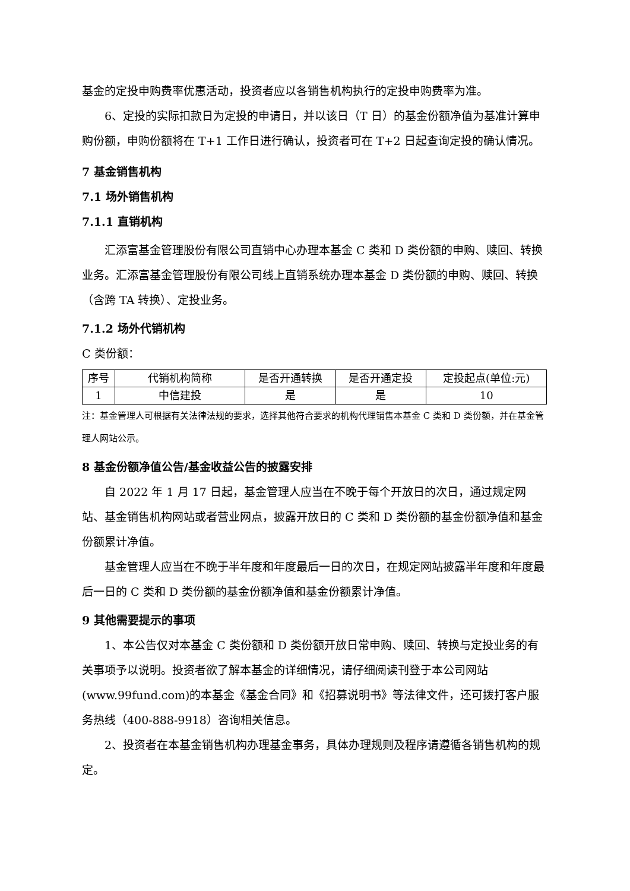基金的定投申购费率优惠活动，投资者应以各销售机构执行的定投申购费率为准。
6、定投的实际扣款日为定投的申请日，并以该日（T 日）的基金份额净值为基准计算申购份额，申购份额将在 T+1 工作日进行确认，投资者可在 T+2 日起查询定投的确认情况。
7 基金销售机构
7.1 场外销售机构
7.1.1 直销机构
汇添富基金管理股份有限公司直销中心办理本基金 C 类和 D 类份额的申购、赎回、转换业务。汇添富基金管理股份有限公司线上直销系统办理本基金 D 类份额的申购、赎回、转换（含跨 TA 转换）、定投业务。
7.1.2 场外代销机构
C 类份额：
| 序号 | 代销机构简称 | 是否开通转换 | 是否开通定投 | 定投起点(单位:元) |
| 1 | 中信建投 | 是 | 是 | 10 |
注：基金管理人可根据有关法律法规的要求，选择其他符合要求的机构代理销售本基金 C 类和 D 类份额，并在基金管理人网站公示。
8 基金份额净值公告/基金收益公告的披露安排
自 2022 年 1 月 17 日起，基金管理人应当在不晚于每个开放日的次日，通过规定网站、基金销售机构网站或者营业网点，披露开放日的 C 类和 D 类份额的基金份额净值和基金份额累计净值。
基金管理人应当在不晚于半年度和年度最后一日的次日，在规定网站披露半年度和年度最后一日的 C 类和 D 类份额的基金份额净值和基金份额累计净值。
9 其他需要提示的事项
1、本公告仅对本基金 C 类份额和 D 类份额开放日常申购、赎回、转换与定投业务的有关事项予以说明。投资者欲了解本基金的详细情况，请仔细阅读刊登于本公司网站(www.99fund.com)的本基金《基金合同》和《招募说明书》等法律文件，还可拨打客户服务热线（400-888-9918）咨询相关信息。
2、投资者在本基金销售机构办理基金事务，具体办理规则及程序请遵循各销售机构的规定。